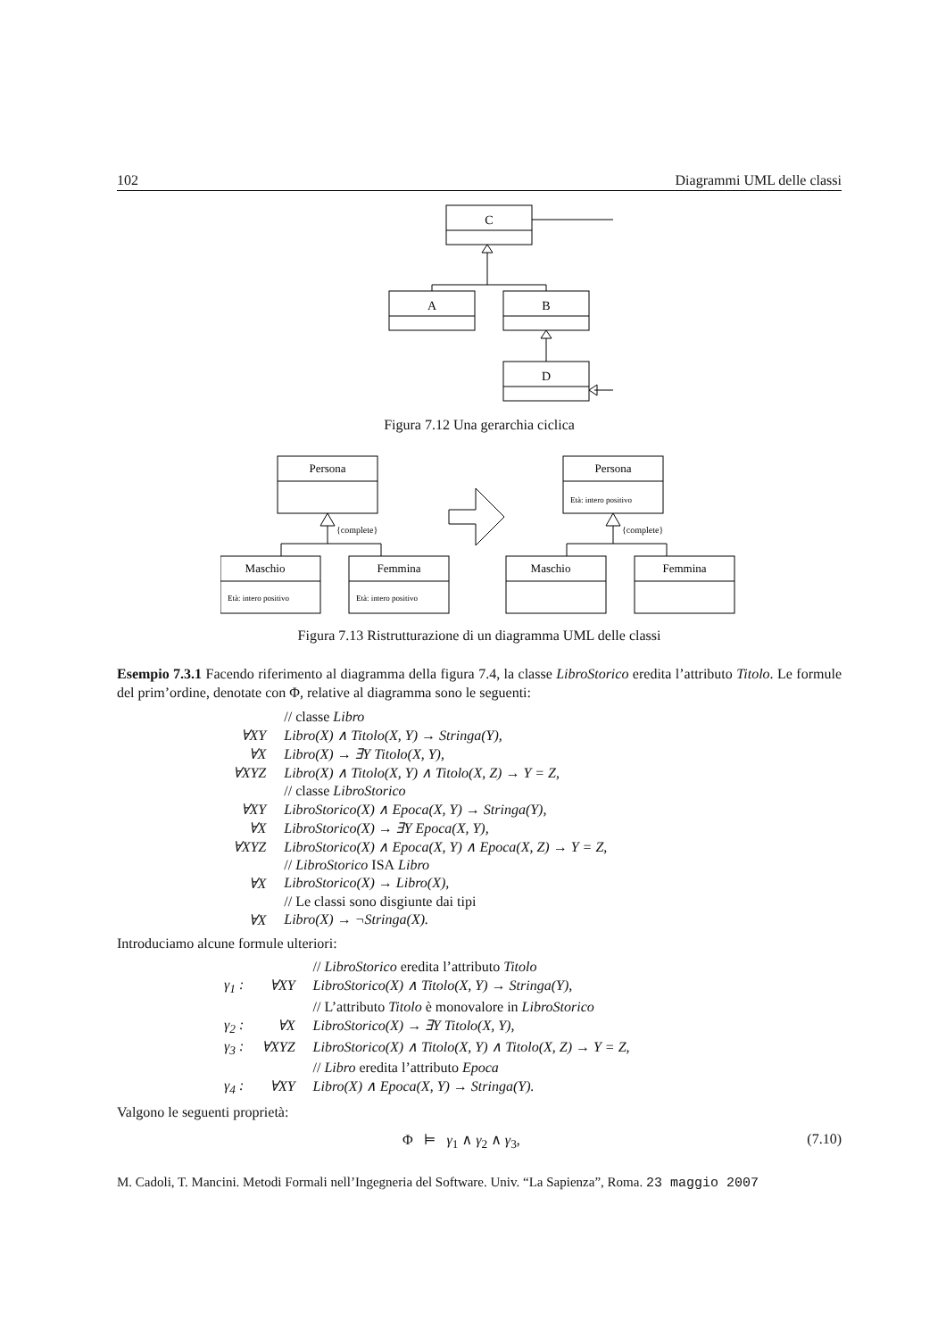102 Diagrammi UML delle classi
C
A
B
D
Figura 7.12 Una gerarchia ciclica
Persona
{complete}
Maschio
Femmina
Età: intero positivo
Età: intero positivo
Persona
Età: intero positivo
{complete}
Maschio
Femmina
Figura 7.13 Ristrutturazione di un diagramma UML delle classi
Esempio 7.3.1 Facendo riferimento al diagramma della figura 7.4, la classe LibroStorico eredita l’attributo Titolo. Le formule del prim’ordine, denotate con Φ, relative al diagramma sono le seguenti:
| | // classe Libro |
| ∀XY | Libro(X) ∧ Titolo(X, Y) → Stringa(Y), |
| ∀X | Libro(X) → ∃Y Titolo(X, Y), |
| ∀XYZ | Libro(X) ∧ Titolo(X, Y) ∧ Titolo(X, Z) → Y = Z, |
| | // classe LibroStorico |
| ∀XY | LibroStorico(X) ∧ Epoca(X, Y) → Stringa(Y), |
| ∀X | LibroStorico(X) → ∃Y Epoca(X, Y), |
| ∀XYZ | LibroStorico(X) ∧ Epoca(X, Y) ∧ Epoca(X, Z) → Y = Z, |
| | // LibroStorico ISA Libro |
| ∀X | LibroStorico(X) → Libro(X), |
| | // Le classi sono disgiunte dai tipi |
| ∀X | Libro(X) → ¬Stringa(X). |
Introduciamo alcune formule ulteriori:
| | | // LibroStorico eredita l’attributo Titolo |
| γ<sub>1</sub> : | ∀XY | LibroStorico(X) ∧ Titolo(X, Y) → Stringa(Y), |
| | | // L’attributo Titolo è monovalore in LibroStorico |
| γ<sub>2</sub> : | ∀X | LibroStorico(X) → ∃Y Titolo(X, Y), |
| γ<sub>3</sub> : | ∀XYZ | LibroStorico(X) ∧ Titolo(X, Y) ∧ Titolo(X, Z) → Y = Z, |
| | | // Libro eredita l’attributo Epoca |
| γ<sub>4</sub> : | ∀XY | Libro(X) ∧ Epoca(X, Y) → Stringa(Y). |
Valgono le seguenti proprietà:
Φ ⊨ γ<sub>1</sub> ∧ γ<sub>2</sub> ∧ γ<sub>3</sub>, (7.10)
M. Cadoli, T. Mancini. Metodi Formali nell’Ingegneria del Software. Univ. “La Sapienza”, Roma. 23 maggio 2007